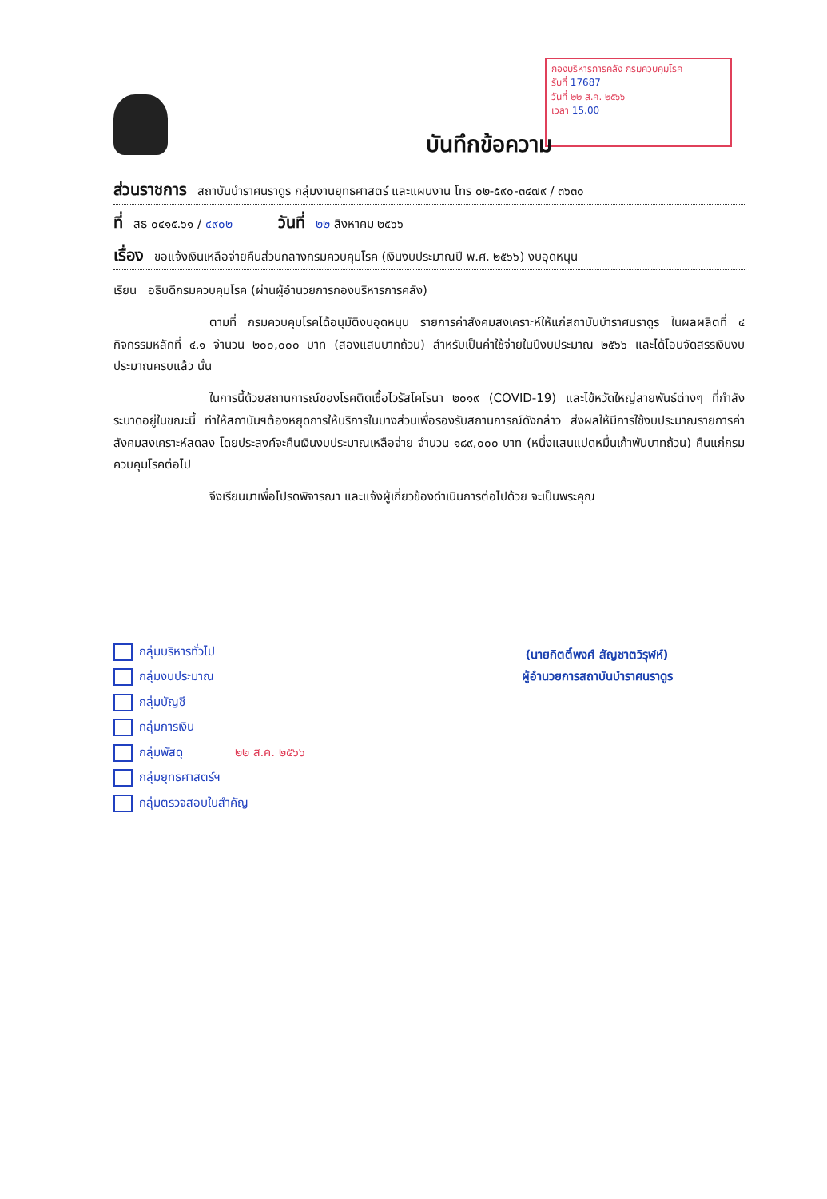กองบริหารการคลัง กรมควบคุมโรค
รับที่ 17687
วันที่ ๒๒ ส.ค. ๒๕๖๖
เวลา 15.00
บันทึกข้อความ
ส่วนราชการ สถาบันบำราศนราดูร กลุ่มงานยุทธศาสตร์ และแผนงาน โทร ๐๒-๕๙๐-๓๔๗๙ / ๓๖๓๐
ที่ สธ ๐๔๑๕.๖๑ / ๔๙๐๒ วันที่ ๒๒ สิงหาคม ๒๕๖๖
เรื่อง ขอแจ้งเงินเหลือจ่ายคืนส่วนกลางกรมควบคุมโรค (เงินงบประมาณปี พ.ศ. ๒๕๖๖) งบอุดหนุน
เรียน อธิบดีกรมควบคุมโรค (ผ่านผู้อำนวยการกองบริหารการคลัง)
ตามที่ กรมควบคุมโรคได้อนุมัติงบอุดหนุน รายการค่าสังคมสงเคราะห์ให้แก่สถาบันบำราศนราดูร ในผลผลิตที่ ๔ กิจกรรมหลักที่ ๔.๑ จำนวน ๒๐๐,๐๐๐ บาท (สองแสนบาทถ้วน) สำหรับเป็นค่าใช้จ่ายในปีงบประมาณ ๒๕๖๖ และได้โอนจัดสรรเงินงบประมาณครบแล้ว นั้น
ในการนี้ด้วยสถานการณ์ของโรคติดเชื้อไวรัสโคโรนา ๒๐๑๙ (COVID-19) และไข้หวัดใหญ่สายพันธ์ต่างๆ ที่กำลังระบาดอยู่ในขณะนี้ ทำให้สถาบันฯต้องหยุดการให้บริการในบางส่วนเพื่อรองรับสถานการณ์ดังกล่าว ส่งผลให้มีการใช้งบประมาณรายการค่าสังคมสงเคราะห์ลดลง โดยประสงค์จะคืนเงินงบประมาณเหลือจ่าย จำนวน ๑๘๙,๐๐๐ บาท (หนึ่งแสนแปดหมื่นเก้าพันบาทถ้วน) คืนแก่กรมควบคุมโรคต่อไป
จึงเรียนมาเพื่อโปรดพิจารณา และแจ้งผู้เกี่ยวข้องดำเนินการต่อไปด้วย จะเป็นพระคุณ
(นายกิตติ์พงศ์ สัญชาตวิรุฬห์)
ผู้อำนวยการสถาบันบำราศนราดูร
กลุ่มบริหารทั่วไป
กลุ่มงบประมาณ
กลุ่มบัญชี
กลุ่มการเงิน
กลุ่มพัสดุ ๒๒ ส.ค. ๒๕๖๖
กลุ่มยุทธศาสตร์ฯ
กลุ่มตรวจสอบใบสำคัญ